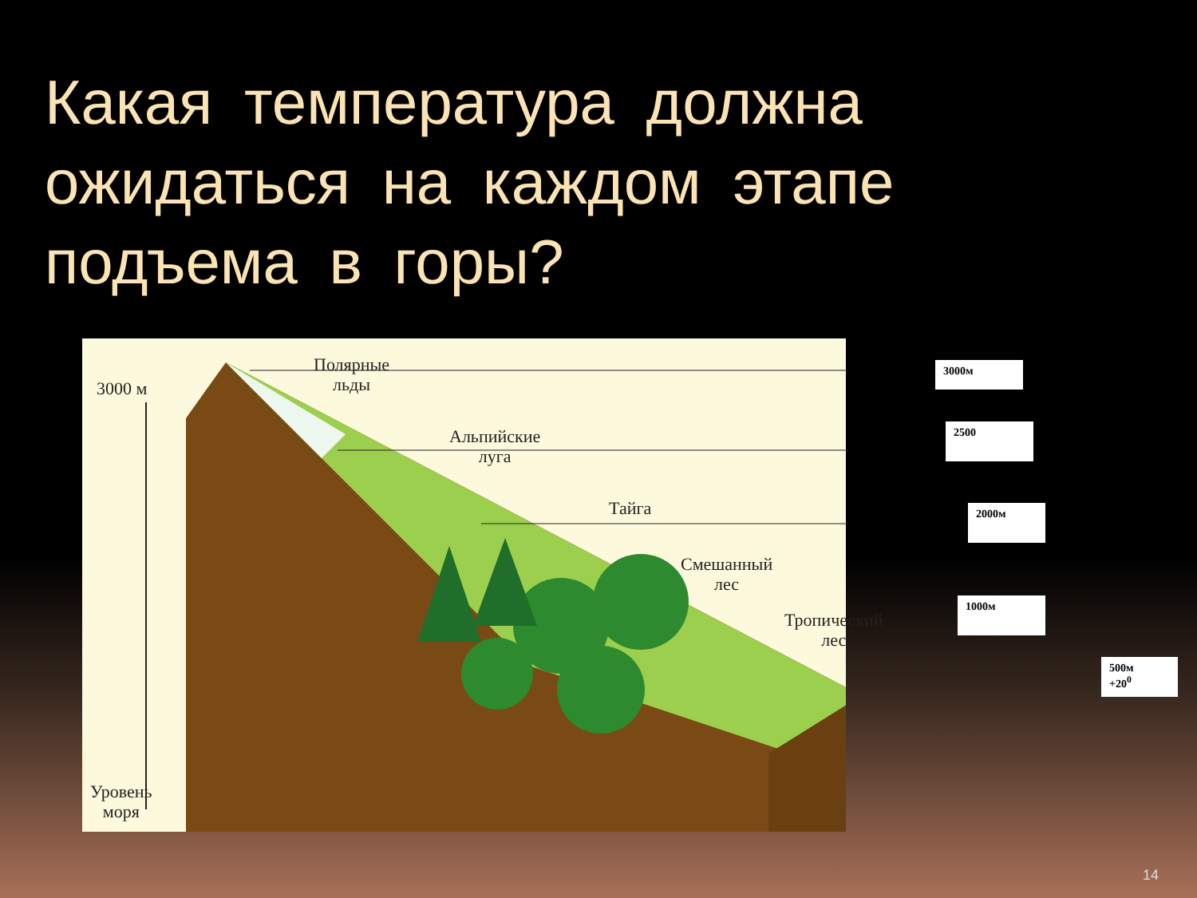Какая температура должна ожидаться на каждом этапе подъема в горы?
3000 м
Полярные
льды
Альпийские
луга
Тайга
Смешанный
лес
Тропический
лес
Уровень
моря
3000м
2500
2000м
1000м
500м
+20<sup>0</sup>
14